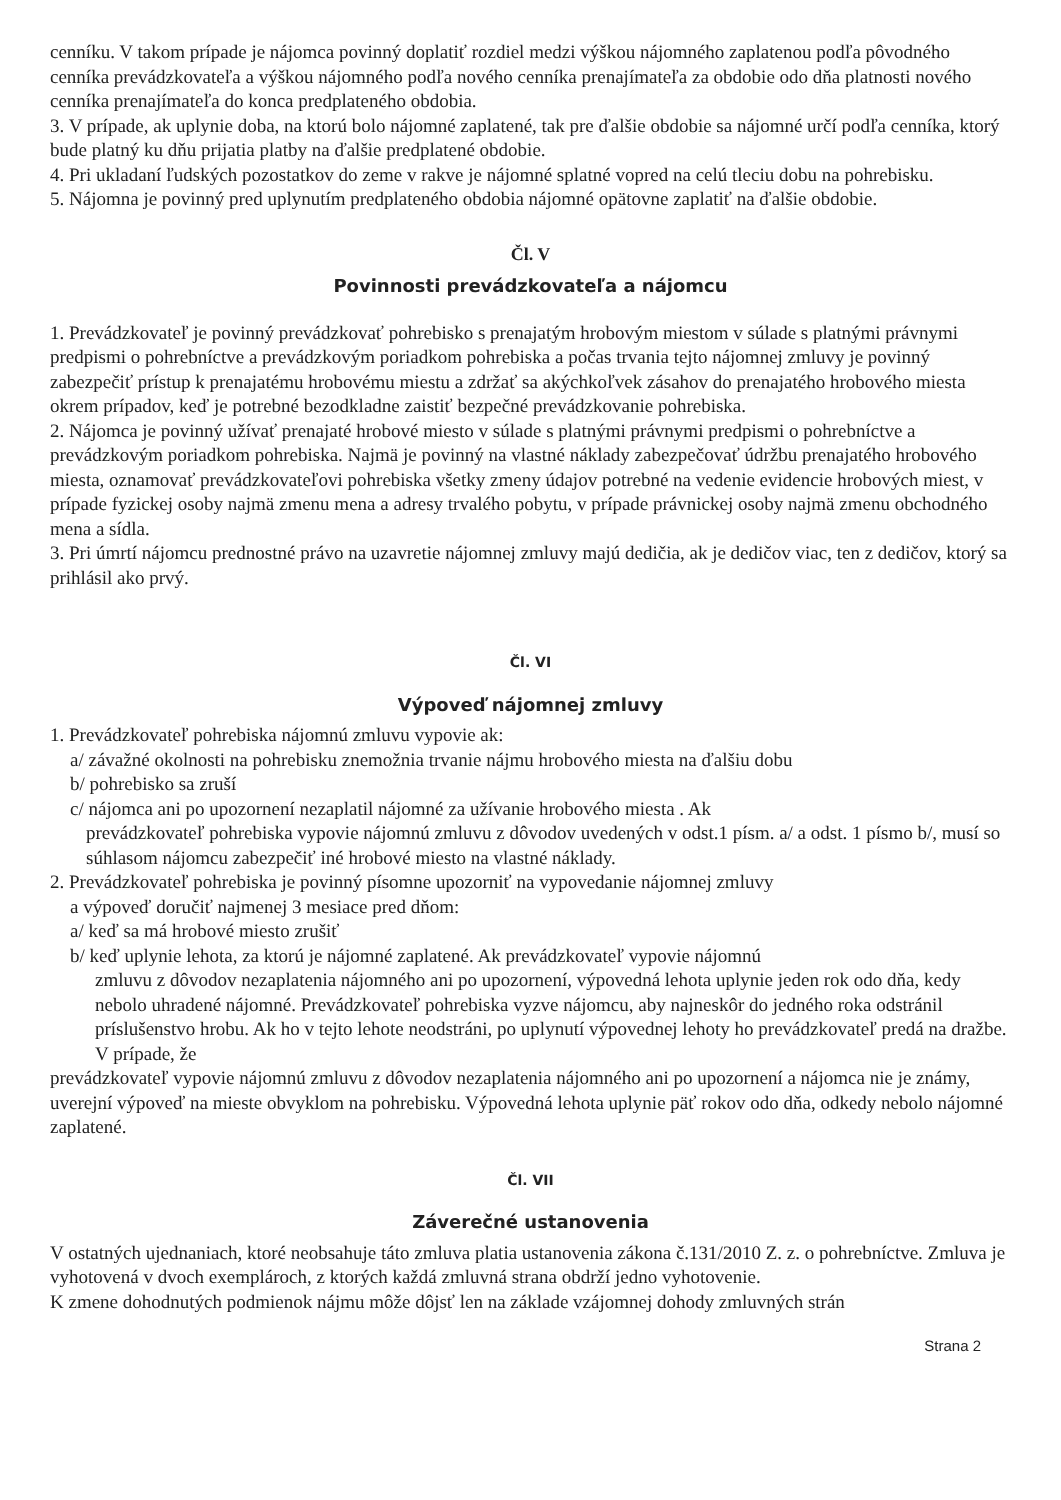cenníku. V takom prípade je nájomca povinný doplatiť rozdiel medzi výškou nájomného zaplatenou podľa pôvodného cenníka prevádzkovateľa a výškou nájomného podľa nového cenníka prenajímateľa za obdobie odo dňa platnosti nového cenníka prenajímateľa do konca predplateného obdobia.
3. V prípade, ak uplynie doba, na ktorú bolo nájomné zaplatené, tak pre ďalšie obdobie sa nájomné určí podľa cenníka, ktorý bude platný ku dňu prijatia platby na ďalšie predplatené obdobie.
4. Pri ukladaní ľudských pozostatkov do zeme v rakve je nájomné splatné vopred na celú tleciu dobu na pohrebisku.
5. Nájomna je povinný pred uplynutím predplateného obdobia nájomné opätovne zaplatiť na ďalšie obdobie.
Čl. V
Povinnosti prevádzkovateľa a nájomcu
1. Prevádzkovateľ je povinný prevádzkovať pohrebisko s prenajatým hrobovým miestom v súlade s platnými právnymi predpismi o pohrebníctve a prevádzkovým poriadkom pohrebiska a počas trvania tejto nájomnej zmluvy je povinný zabezpečiť prístup k prenajatému hrobovému miestu a zdržať sa akýchkoľvek zásahov do prenajatého hrobového miesta okrem prípadov, keď je potrebné bezodkladne zaistiť bezpečné prevádzkovanie pohrebiska.
2. Nájomca je povinný užívať prenajaté hrobové miesto v súlade s platnými právnymi predpismi o pohrebníctve a prevádzkovým poriadkom pohrebiska. Najmä je povinný na vlastné náklady zabezpečovať údržbu prenajatého hrobového miesta, oznamovať prevádzkovateľovi pohrebiska všetky zmeny údajov potrebné na vedenie evidencie hrobových miest, v prípade fyzickej osoby najmä zmenu mena a adresy trvalého pobytu, v prípade právnickej osoby najmä zmenu obchodného mena a sídla.
3. Pri úmrtí nájomcu prednostné právo na uzavretie nájomnej zmluvy majú dedičia, ak je dedičov viac, ten z dedičov, ktorý sa prihlásil ako prvý.
Čl. VI
Výpoveď nájomnej zmluvy
1. Prevádzkovateľ pohrebiska nájomnú zmluvu vypovie ak:
a/ závažné okolnosti na pohrebisku znemožnia trvanie nájmu hrobového miesta na ďalšiu dobu
b/ pohrebisko sa zruší
c/ nájomca ani po upozornení nezaplatil nájomné za užívanie hrobového miesta . Ak
prevádzkovateľ pohrebiska vypovie nájomnú zmluvu z dôvodov uvedených v odst.1 písm. a/ a odst. 1 písmo b/, musí so súhlasom nájomcu zabezpečiť iné hrobové miesto na vlastné náklady.
2. Prevádzkovateľ pohrebiska je povinný písomne upozorniť na vypovedanie nájomnej zmluvy
a výpoveď doručiť najmenej 3 mesiace pred dňom:
a/ keď sa má hrobové miesto zrušiť
b/ keď uplynie lehota, za ktorú je nájomné zaplatené. Ak prevádzkovateľ vypovie nájomnú
zmluvu z dôvodov nezaplatenia nájomného ani po upozornení, výpovedná lehota uplynie jeden rok odo dňa, kedy nebolo uhradené nájomné. Prevádzkovateľ pohrebiska vyzve nájomcu, aby najneskôr do jedného roka odstránil príslušenstvo hrobu. Ak ho v tejto lehote neodstráni, po uplynutí výpovednej lehoty ho prevádzkovateľ predá na dražbe. V prípade, že
prevádzkovateľ vypovie nájomnú zmluvu z dôvodov nezaplatenia nájomného ani po upozornení a nájomca nie je známy, uverejní výpoveď na mieste obvyklom na pohrebisku. Výpovedná lehota uplynie päť rokov odo dňa, odkedy nebolo nájomné zaplatené.
Čl. VII
Záverečné ustanovenia
V ostatných ujednaniach, ktoré neobsahuje táto zmluva platia ustanovenia zákona č.131/2010 Z. z. o pohrebníctve. Zmluva je vyhotovená v dvoch exemplároch, z ktorých každá zmluvná strana obdrží jedno vyhotovenie.
K zmene dohodnutých podmienok nájmu môže dôjsť len na základe vzájomnej dohody zmluvných strán
Strana 2